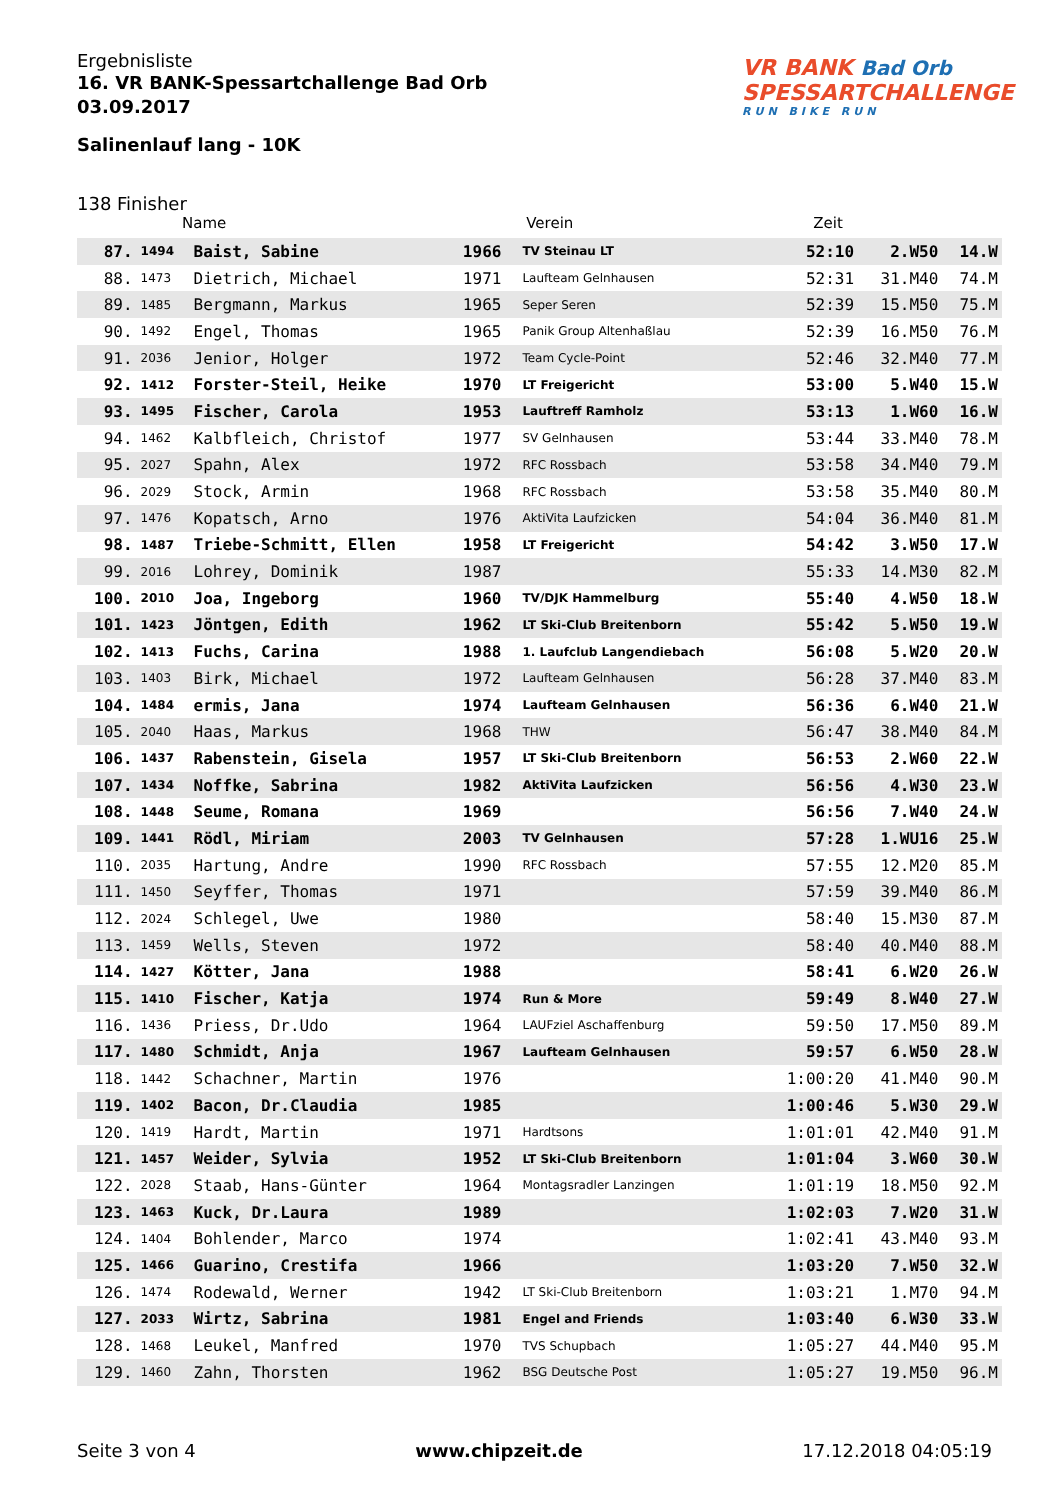VR BANK Bad Orb
SPESSARTCHALLENGE
RUN BIKE RUN
Ergebnisliste
16. VR BANK-Spessartchallenge Bad Orb
03.09.2017
Salinenlauf lang - 10K
138 Finisher
Name Verein Zeit
| 87. | 1494 | Baist, Sabine | 1966 | TV Steinau LT | 52:10 | 2.W50 | 14.W |
| 88. | 1473 | Dietrich, Michael | 1971 | Laufteam Gelnhausen | 52:31 | 31.M40 | 74.M |
| 89. | 1485 | Bergmann, Markus | 1965 | Seper Seren | 52:39 | 15.M50 | 75.M |
| 90. | 1492 | Engel, Thomas | 1965 | Panik Group Altenhaßlau | 52:39 | 16.M50 | 76.M |
| 91. | 2036 | Jenior, Holger | 1972 | Team Cycle-Point | 52:46 | 32.M40 | 77.M |
| 92. | 1412 | Forster-Steil, Heike | 1970 | LT Freigericht | 53:00 | 5.W40 | 15.W |
| 93. | 1495 | Fischer, Carola | 1953 | Lauftreff Ramholz | 53:13 | 1.W60 | 16.W |
| 94. | 1462 | Kalbfleich, Christof | 1977 | SV Gelnhausen | 53:44 | 33.M40 | 78.M |
| 95. | 2027 | Spahn, Alex | 1972 | RFC Rossbach | 53:58 | 34.M40 | 79.M |
| 96. | 2029 | Stock, Armin | 1968 | RFC Rossbach | 53:58 | 35.M40 | 80.M |
| 97. | 1476 | Kopatsch, Arno | 1976 | AktiVita Laufzicken | 54:04 | 36.M40 | 81.M |
| 98. | 1487 | Triebe-Schmitt, Ellen | 1958 | LT Freigericht | 54:42 | 3.W50 | 17.W |
| 99. | 2016 | Lohrey, Dominik | 1987 | | 55:33 | 14.M30 | 82.M |
| 100. | 2010 | Joa, Ingeborg | 1960 | TV/DJK Hammelburg | 55:40 | 4.W50 | 18.W |
| 101. | 1423 | Jöntgen, Edith | 1962 | LT Ski-Club Breitenborn | 55:42 | 5.W50 | 19.W |
| 102. | 1413 | Fuchs, Carina | 1988 | 1. Laufclub Langendiebach | 56:08 | 5.W20 | 20.W |
| 103. | 1403 | Birk, Michael | 1972 | Laufteam Gelnhausen | 56:28 | 37.M40 | 83.M |
| 104. | 1484 | ermis, Jana | 1974 | Laufteam Gelnhausen | 56:36 | 6.W40 | 21.W |
| 105. | 2040 | Haas, Markus | 1968 | THW | 56:47 | 38.M40 | 84.M |
| 106. | 1437 | Rabenstein, Gisela | 1957 | LT Ski-Club Breitenborn | 56:53 | 2.W60 | 22.W |
| 107. | 1434 | Noffke, Sabrina | 1982 | AktiVita Laufzicken | 56:56 | 4.W30 | 23.W |
| 108. | 1448 | Seume, Romana | 1969 | | 56:56 | 7.W40 | 24.W |
| 109. | 1441 | Rödl, Miriam | 2003 | TV Gelnhausen | 57:28 | 1.WU16 | 25.W |
| 110. | 2035 | Hartung, Andre | 1990 | RFC Rossbach | 57:55 | 12.M20 | 85.M |
| 111. | 1450 | Seyffer, Thomas | 1971 | | 57:59 | 39.M40 | 86.M |
| 112. | 2024 | Schlegel, Uwe | 1980 | | 58:40 | 15.M30 | 87.M |
| 113. | 1459 | Wells, Steven | 1972 | | 58:40 | 40.M40 | 88.M |
| 114. | 1427 | Kötter, Jana | 1988 | | 58:41 | 6.W20 | 26.W |
| 115. | 1410 | Fischer, Katja | 1974 | Run & More | 59:49 | 8.W40 | 27.W |
| 116. | 1436 | Priess, Dr.Udo | 1964 | LAUFziel Aschaffenburg | 59:50 | 17.M50 | 89.M |
| 117. | 1480 | Schmidt, Anja | 1967 | Laufteam Gelnhausen | 59:57 | 6.W50 | 28.W |
| 118. | 1442 | Schachner, Martin | 1976 | | 1:00:20 | 41.M40 | 90.M |
| 119. | 1402 | Bacon, Dr.Claudia | 1985 | | 1:00:46 | 5.W30 | 29.W |
| 120. | 1419 | Hardt, Martin | 1971 | Hardtsons | 1:01:01 | 42.M40 | 91.M |
| 121. | 1457 | Weider, Sylvia | 1952 | LT Ski-Club Breitenborn | 1:01:04 | 3.W60 | 30.W |
| 122. | 2028 | Staab, Hans-Günter | 1964 | Montagsradler Lanzingen | 1:01:19 | 18.M50 | 92.M |
| 123. | 1463 | Kuck, Dr.Laura | 1989 | | 1:02:03 | 7.W20 | 31.W |
| 124. | 1404 | Bohlender, Marco | 1974 | | 1:02:41 | 43.M40 | 93.M |
| 125. | 1466 | Guarino, Crestifa | 1966 | | 1:03:20 | 7.W50 | 32.W |
| 126. | 1474 | Rodewald, Werner | 1942 | LT Ski-Club Breitenborn | 1:03:21 | 1.M70 | 94.M |
| 127. | 2033 | Wirtz, Sabrina | 1981 | Engel and Friends | 1:03:40 | 6.W30 | 33.W |
| 128. | 1468 | Leukel, Manfred | 1970 | TVS Schupbach | 1:05:27 | 44.M40 | 95.M |
| 129. | 1460 | Zahn, Thorsten | 1962 | BSG Deutsche Post | 1:05:27 | 19.M50 | 96.M |
Seite 3 von 4 www.chipzeit.de 17.12.2018 04:05:19